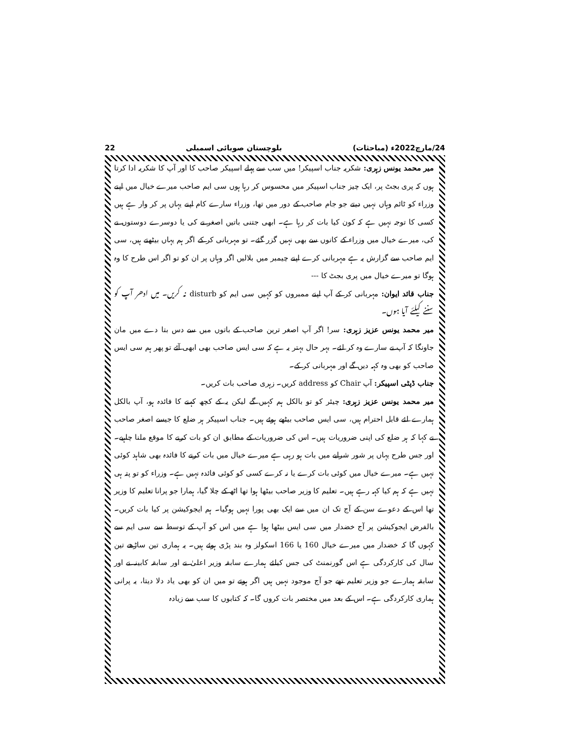24/مارچ2022ء (مباحثات) بلوچستان صوبائی اسمبلی 22
میر محمد یونس زہری: شکریہ جناب اسپیکر! میں سب سے پہلے اسپیکر صاحب کا اور آپ کا شکریہ ادا کرتا ہوں کہ پری بجٹ پر، ایک چیز جناب اسپیکر میں محسوس کر رہا ہوں سی ایم صاحب میرے خیال میں اپنے وزراء کو ٹائم وہاں نہیں دیتے جو جام صاحب کے دور میں تھا، وزراء سارے کام اپنے یہاں پر کر وار ہے ہیں کسی کا توجہ نہیں ہے کہ کون کیا بات کر رہا ہے۔ ابھی جتنی باتیں اصغر نے کی یا دوسرے دوستوں نے کی، میرے خیال میں وزراء کے کانوں سے بھی نہیں گزر گئے۔ تو مہربانی کر کے اگر ہم یہاں بیٹھتے ہیں، سی ایم صاحب سے گزارش یہ ہے مہربانی کرے اپنے چیمبر میں بلالیں اگر وہاں پر ان کو تو اگر اس طرح کا وہ ہوگا تو میرے خیال میں پری بجٹ کا ---
جناب قائد ایوان: مہربانی کر کے آپ اپنے ممبروں کو کہیں سی ایم کو disturb نہ کریں۔ میں ادھر آپ کو سننے کیلئے آیا ہوں۔
میر محمد یونس عزیز زہری: سر! اگر آپ اصغر ترین صاحب کے باتوں میں سے دس بتا دے میں مان جاونگا کہ آپ نے سارے وہ کر لئے۔ بہر حال بہتر یہ ہے کہ سی ایس صاحب بھی ابھی آئے تو پھر ہم سی ایس صاحب کو بھی وہ کہہ دیں گے اور مہربانی کر کے۔
جناب ڈپٹی اسپیکر: آپ Chair کو address کریں۔ زہری صاحب بات کریں۔
میر محمد یونس عزیز زہری: چیئر کو تو بالکل ہم کہیں گے لیکن یہ کے کچھ کہنے کا فائدہ ہو، آپ بالکل ہمارے لئے قابل احترام ہیں، سی ایس صاحب بیٹھے ہوئے ہیں۔ جناب اسپیکر ہر ضلع کا جیسے اصغر صاحب نے کہا کہ ہر ضلع کی اپنی ضروریات ہیں۔ اس کی ضروریات کے مطابق ان کو بات کرنے کا موقع ملنا چاہیے۔ اور جس طرح یہاں پر شور شرابے میں بات ہو رہی ہے میرے خیال میں بات کرنے کا فائدہ بھی شاہد کوئی نہیں ہے۔ میرے خیال میں کوئی بات کرے یا نہ کرے کسی کو کوئی فائدہ نہیں ہے۔ وزراء کو تو پتہ ہی نہیں ہے کہ ہم کیا کہہ رہے ہیں۔ تعلیم کا وزیر صاحب بیٹھا ہوا تھا اٹھ کے چلا گیا، ہمارا جو پرانا تعلیم کا وزیر تھا اس کے دعوے سن کے آج تک ان میں سے ایک بھی پورا نہیں ہوگیا۔ ہم ایجوکیشن پر کیا بات کریں۔ بالفرض ایجوکیشن پر آج خضدار میں سی ایس بیٹھا ہوا ہے میں اس کو آپ کے توسط سے سی ایم سے کہوں گا کہ خضدار میں میرے خیال 160 یا 166 اسکولز وہ بند پڑی ہوئے ہیں۔ یہ ہماری تین ساڑھے تین سال کی کارکردگی ہے اس گورنمنٹ کی جس کیلئے ہمارے سابقہ وزیر اعلیٰ نے اور سابقہ کابینہ نے اور سابقہ ہمارے جو وزیر تعلیم تھے جو آج موجود نہیں ہیں اگر ہوتے تو میں ان کو بھی یاد دلا دیتا، یہ پرانی ہماری کارکردگی ہے۔ اس کے بعد میں مختصر بات کروں گا۔ کہ کتابوں کا سب سے زیادہ